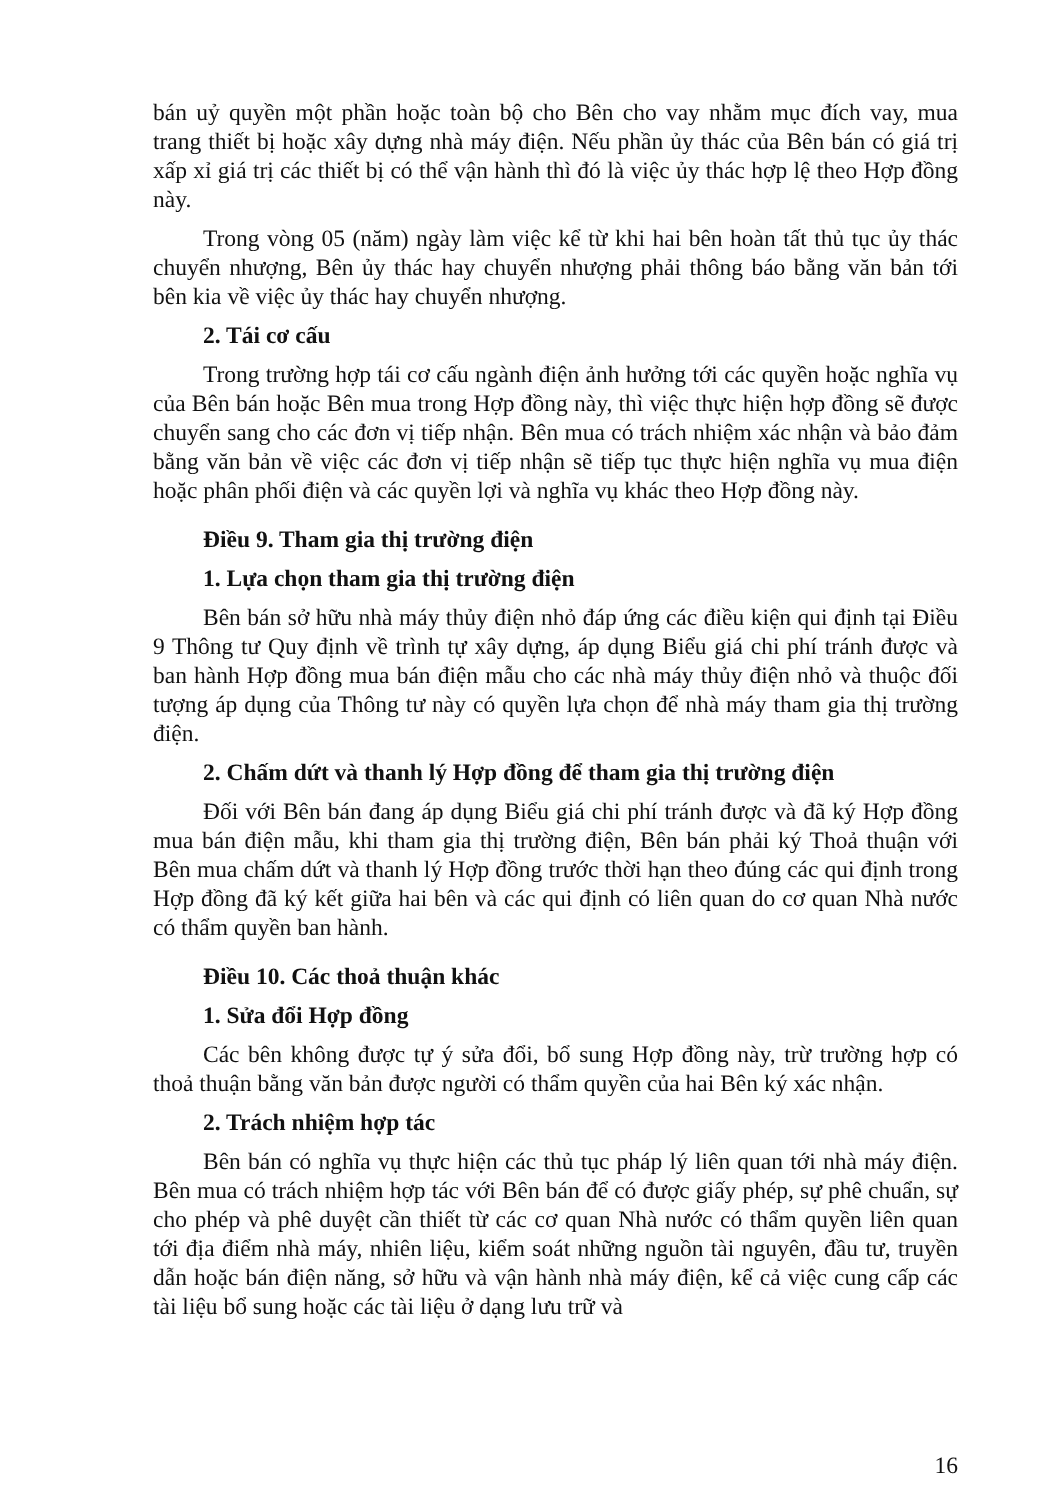bán uỷ quyền một phần hoặc toàn bộ cho Bên cho vay nhằm mục đích vay, mua trang thiết bị hoặc xây dựng nhà máy điện. Nếu phần ủy thác của Bên bán có giá trị xấp xỉ giá trị các thiết bị có thể vận hành thì đó là việc ủy thác hợp lệ theo Hợp đồng này.
Trong vòng 05 (năm) ngày làm việc kể từ khi hai bên hoàn tất thủ tục ủy thác chuyển nhượng, Bên ủy thác hay chuyển nhượng phải thông báo bằng văn bản tới bên kia về việc ủy thác hay chuyển nhượng.
2. Tái cơ cấu
Trong trường hợp tái cơ cấu ngành điện ảnh hưởng tới các quyền hoặc nghĩa vụ của Bên bán hoặc Bên mua trong Hợp đồng này, thì việc thực hiện hợp đồng sẽ được chuyển sang cho các đơn vị tiếp nhận. Bên mua có trách nhiệm xác nhận và bảo đảm bằng văn bản về việc các đơn vị tiếp nhận sẽ tiếp tục thực hiện nghĩa vụ mua điện hoặc phân phối điện và các quyền lợi và nghĩa vụ khác theo Hợp đồng này.
Điều 9. Tham gia thị trường điện
1. Lựa chọn tham gia thị trường điện
Bên bán sở hữu nhà máy thủy điện nhỏ đáp ứng các điều kiện qui định tại Điều 9 Thông tư Quy định về trình tự xây dựng, áp dụng Biểu giá chi phí tránh được và ban hành Hợp đồng mua bán điện mẫu cho các nhà máy thủy điện nhỏ và thuộc đối tượng áp dụng của Thông tư này có quyền lựa chọn để nhà máy tham gia thị trường điện.
2. Chấm dứt và thanh lý Hợp đồng để tham gia thị trường điện
Đối với Bên bán đang áp dụng Biểu giá chi phí tránh được và đã ký Hợp đồng mua bán điện mẫu, khi tham gia thị trường điện, Bên bán phải ký Thoả thuận với Bên mua chấm dứt và thanh lý Hợp đồng trước thời hạn theo đúng các qui định trong Hợp đồng đã ký kết giữa hai bên và các qui định có liên quan do cơ quan Nhà nước có thẩm quyền ban hành.
Điều 10. Các thoả thuận khác
1. Sửa đổi Hợp đồng
Các bên không được tự ý sửa đổi, bổ sung Hợp đồng này, trừ trường hợp có thoả thuận bằng văn bản được người có thẩm quyền của hai Bên ký xác nhận.
2. Trách nhiệm hợp tác
Bên bán có nghĩa vụ thực hiện các thủ tục pháp lý liên quan tới nhà máy điện. Bên mua có trách nhiệm hợp tác với Bên bán để có được giấy phép, sự phê chuẩn, sự cho phép và phê duyệt cần thiết từ các cơ quan Nhà nước có thẩm quyền liên quan tới địa điểm nhà máy, nhiên liệu, kiểm soát những nguồn tài nguyên, đầu tư, truyền dẫn hoặc bán điện năng, sở hữu và vận hành nhà máy điện, kể cả việc cung cấp các tài liệu bổ sung hoặc các tài liệu ở dạng lưu trữ và
16